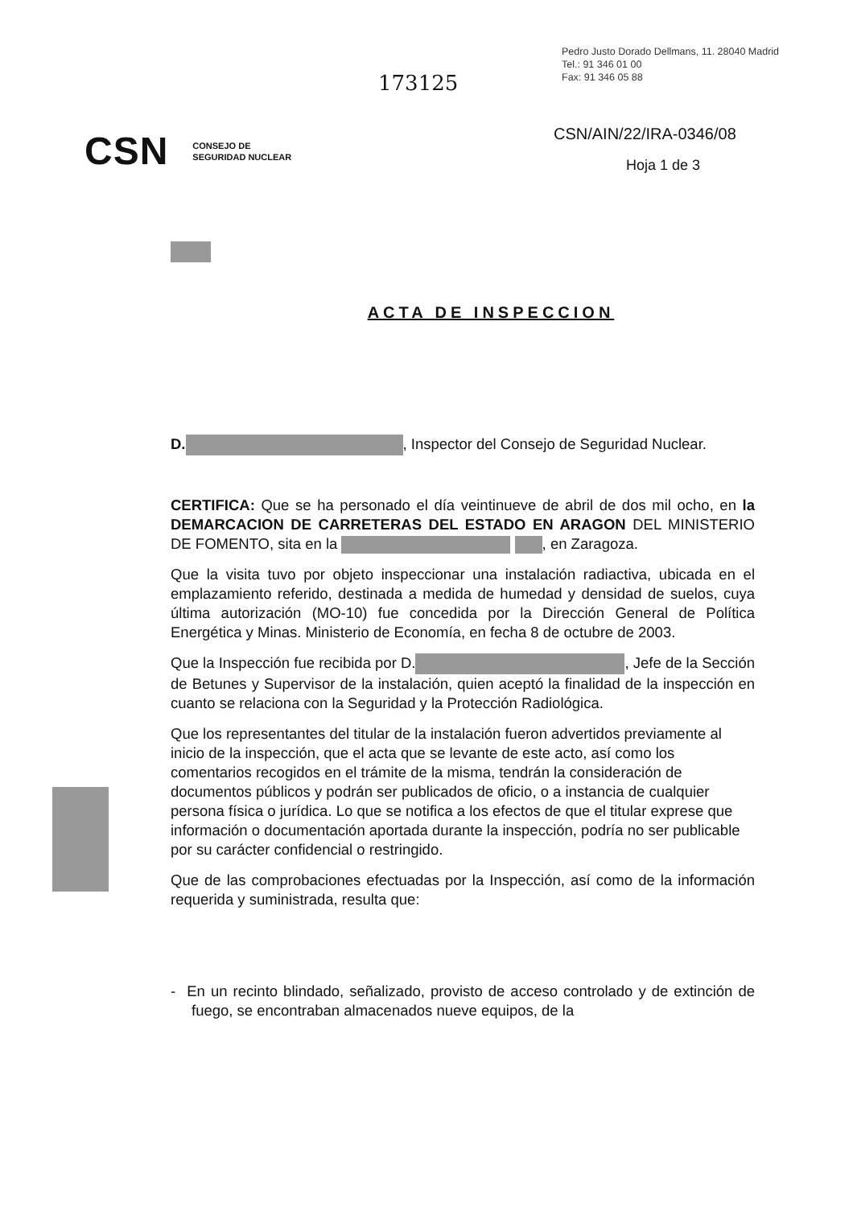Pedro Justo Dorado Dellmans, 11. 28040 Madrid
Tel.: 91 346 01 00
Fax: 91 346 05 88
173125
CSN CONSEJO DE
SEGURIDAD NUCLEAR
CSN/AIN/22/IRA-0346/08
Hoja 1 de 3
ACTA DE INSPECCION
D. , Inspector del Consejo de Seguridad Nuclear.
CERTIFICA: Que se ha personado el día veintinueve de abril de dos mil ocho, en la DEMARCACION DE CARRETERAS DEL ESTADO EN ARAGON DEL MINISTERIO DE FOMENTO, sita en la , en Zaragoza.
Que la visita tuvo por objeto inspeccionar una instalación radiactiva, ubicada en el emplazamiento referido, destinada a medida de humedad y densidad de suelos, cuya última autorización (MO-10) fue concedida por la Dirección General de Política Energética y Minas. Ministerio de Economía, en fecha 8 de octubre de 2003.
Que la Inspección fue recibida por D. , Jefe de la Sección de Betunes y Supervisor de la instalación, quien aceptó la finalidad de la inspección en cuanto se relaciona con la Seguridad y la Protección Radiológica.
Que los representantes del titular de la instalación fueron advertidos previamente al inicio de la inspección, que el acta que se levante de este acto, así como los comentarios recogidos en el trámite de la misma, tendrán la consideración de documentos públicos y podrán ser publicados de oficio, o a instancia de cualquier persona física o jurídica. Lo que se notifica a los efectos de que el titular exprese que información o documentación aportada durante la inspección, podría no ser publicable por su carácter confidencial o restringido.
Que de las comprobaciones efectuadas por la Inspección, así como de la información requerida y suministrada, resulta que:
- En un recinto blindado, señalizado, provisto de acceso controlado y de extinción de fuego, se encontraban almacenados nueve equipos, de la